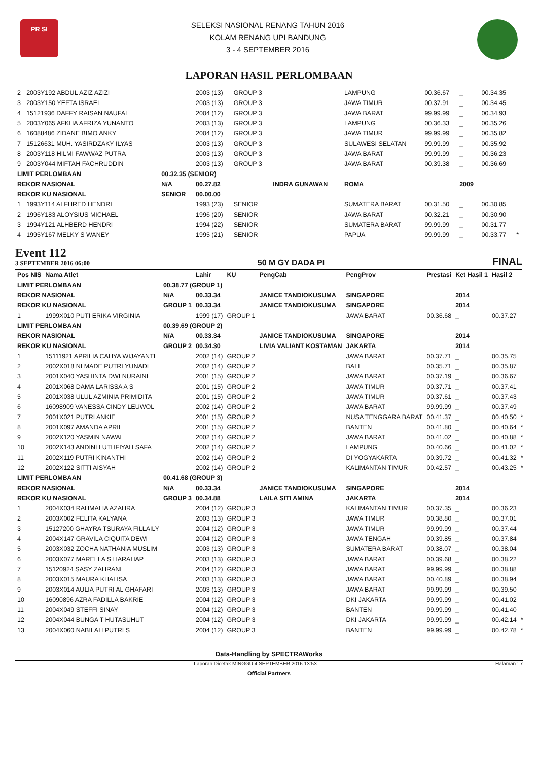PR SI
SELEKSI NASIONAL RENANG TAHUN 2016
KOLAM RENANG UPI BANDUNG
3 - 4 SEPTEMBER 2016
LAPORAN HASIL PERLOMBAAN
| 2 | 2003Y192 ABDUL AZIZ AZIZI | | 2003 (13) | GROUP 3 | | LAMPUNG | 00.36.67 | _ | 00.34.35 | |
| 3 | 2003Y150 YEFTA ISRAEL | | 2003 (13) | GROUP 3 | | JAWA TIMUR | 00.37.91 | _ | 00.34.45 | |
| 4 | 15121936 DAFFY RAISAN NAUFAL | | 2004 (12) | GROUP 3 | | JAWA BARAT | 99.99.99 | _ | 00.34.93 | |
| 5 | 2003Y065 AFKHA AFRIZA YUNANTO | | 2003 (13) | GROUP 3 | | LAMPUNG | 00.36.33 | _ | 00.35.26 | |
| 6 | 16088486 ZIDANE BIMO ANKY | | 2004 (12) | GROUP 3 | | JAWA TIMUR | 99.99.99 | _ | 00.35.82 | |
| 7 | 15126631 MUH. YASIRDZAKY ILYAS | | 2003 (13) | GROUP 3 | | SULAWESI SELATAN | 99.99.99 | _ | 00.35.92 | |
| 8 | 2003Y118 HILMI FAWWAZ PUTRA | | 2003 (13) | GROUP 3 | | JAWA BARAT | 99.99.99 | _ | 00.36.23 | |
| 9 | 2003Y044 MIFTAH FACHRUDDIN | | 2003 (13) | GROUP 3 | | JAWA BARAT | 00.39.38 | _ | 00.36.69 | |
| LIMIT PERLOMBAAN | | 00.32.35 (SENIOR) | | | | | | | | |
| REKOR NASIONAL | | N/A | 00.27.82 | | INDRA GUNAWAN | ROMA | | 2009 | | |
| REKOR KU NASIONAL | | SENIOR | 00.00.00 | | | | | | | |
| 1 | 1993Y114 ALFHRED HENDRI | | 1993 (23) | SENIOR | | SUMATERA BARAT | 00.31.50 | _ | 00.30.85 | |
| 2 | 1996Y183 ALOYSIUS MICHAEL | | 1996 (20) | SENIOR | | JAWA BARAT | 00.32.21 | _ | 00.30.90 | |
| 3 | 1994Y121 ALHBERD HENDRI | | 1994 (22) | SENIOR | | SUMATERA BARAT | 99.99.99 | _ | 00.31.77 | |
| 4 | 1995Y167 MELKY S WANEY | | 1995 (21) | SENIOR | | PAPUA | 99.99.99 | _ | 00.33.77 | * |
Event 112
3 SEPTEMBER 2016 06:00
50 M GY DADA PI
FINAL
| Pos NIS | Nama Atlet | | Lahir | KU | PengCab | PengProv | Prestasi | Ket Hasil 1 | Hasil 2 | |
| --- | --- | --- | --- | --- | --- | --- | --- | --- | --- | --- |
| LIMIT PERLOMBAAN | | 00.38.77 (GROUP 1) | | | | | | | | |
| REKOR NASIONAL | | N/A | 00.33.34 | | JANICE TANDIOKUSUMA | SINGAPORE | | 2014 | | |
| REKOR KU NASIONAL | | GROUP 1 | 00.33.34 | | JANICE TANDIOKUSUMA | SINGAPORE | | 2014 | | |
| 1 | 1999X010 PUTI ERIKA VIRGINIA | | 1999 (17) | GROUP 1 | | JAWA BARAT | 00.36.68 | _ | 00.37.27 | |
| LIMIT PERLOMBAAN | | 00.39.69 (GROUP 2) | | | | | | | | |
| REKOR NASIONAL | | N/A | 00.33.34 | | JANICE TANDIOKUSUMA | SINGAPORE | | 2014 | | |
| REKOR KU NASIONAL | | GROUP 2 | 00.34.30 | | LIVIA VALIANT KOSTAMAN | JAKARTA | | 2014 | | |
| 1 | 15111921 APRILIA CAHYA WIJAYANTI | | 2002 (14) | GROUP 2 | | JAWA BARAT | 00.37.71 | _ | 00.35.75 | |
| 2 | 2002X018 NI MADE PUTRI YUNADI | | 2002 (14) | GROUP 2 | | BALI | 00.35.71 | _ | 00.35.87 | |
| 3 | 2001X040 YASHINTA DWI NURAINI | | 2001 (15) | GROUP 2 | | JAWA BARAT | 00.37.19 | _ | 00.36.67 | |
| 4 | 2001X068 DAMA LARISSA A S | | 2001 (15) | GROUP 2 | | JAWA TIMUR | 00.37.71 | _ | 00.37.41 | |
| 5 | 2001X038 ULUL AZMINIA PRIMIDITA | | 2001 (15) | GROUP 2 | | JAWA TIMUR | 00.37.61 | _ | 00.37.43 | |
| 6 | 16098909 VANESSA CINDY LEUWOL | | 2002 (14) | GROUP 2 | | JAWA BARAT | 99.99.99 | _ | 00.37.49 | |
| 7 | 2001X021 PUTRI ANKIE | | 2001 (15) | GROUP 2 | | NUSA TENGGARA BARAT | 00.41.37 | _ | 00.40.50 | * |
| 8 | 2001X097 AMANDA APRIL | | 2001 (15) | GROUP 2 | | BANTEN | 00.41.80 | _ | 00.40.64 | * |
| 9 | 2002X120 YASMIN NAWAL | | 2002 (14) | GROUP 2 | | JAWA BARAT | 00.41.02 | _ | 00.40.88 | * |
| 10 | 2002X143 ANDINI LUTHFIYAH SAFA | | 2002 (14) | GROUP 2 | | LAMPUNG | 00.40.66 | _ | 00.41.02 | * |
| 11 | 2002X119 PUTRI KINANTHI | | 2002 (14) | GROUP 2 | | DI YOGYAKARTA | 00.39.72 | _ | 00.41.32 | * |
| 12 | 2002X122 SITTI AISYAH | | 2002 (14) | GROUP 2 | | KALIMANTAN TIMUR | 00.42.57 | _ | 00.43.25 | * |
| LIMIT PERLOMBAAN | | 00.41.68 (GROUP 3) | | | | | | | | |
| REKOR NASIONAL | | N/A | 00.33.34 | | JANICE TANDIOKUSUMA | SINGAPORE | | 2014 | | |
| REKOR KU NASIONAL | | GROUP 3 | 00.34.88 | | LAILA SITI AMINA | JAKARTA | | 2014 | | |
| 1 | 2004X034 RAHMALIA AZAHRA | | 2004 (12) | GROUP 3 | | KALIMANTAN TIMUR | 00.37.35 | _ | 00.36.23 | |
| 2 | 2003X002 FELITA KALYANA | | 2003 (13) | GROUP 3 | | JAWA TIMUR | 00.38.80 | _ | 00.37.01 | |
| 3 | 15127200 GHAYRA TSURAYA FILLAILY | | 2004 (12) | GROUP 3 | | JAWA TIMUR | 99.99.99 | _ | 00.37.44 | |
| 4 | 2004X147 GRAVILA CIQUITA DEWI | | 2004 (12) | GROUP 3 | | JAWA TENGAH | 00.39.85 | _ | 00.37.84 | |
| 5 | 2003X032 ZOCHA NATHANIA MUSLIM | | 2003 (13) | GROUP 3 | | SUMATERA BARAT | 00.38.07 | _ | 00.38.04 | |
| 6 | 2003X077 MARELLA S HARAHAP | | 2003 (13) | GROUP 3 | | JAWA BARAT | 00.39.68 | _ | 00.38.22 | |
| 7 | 15120924 SASY ZAHRANI | | 2004 (12) | GROUP 3 | | JAWA BARAT | 99.99.99 | _ | 00.38.88 | |
| 8 | 2003X015 MAURA KHALISA | | 2003 (13) | GROUP 3 | | JAWA BARAT | 00.40.89 | _ | 00.38.94 | |
| 9 | 2003X014 AULIA PUTRI AL GHAFARI | | 2003 (13) | GROUP 3 | | JAWA BARAT | 99.99.99 | _ | 00.39.50 | |
| 10 | 16090896 AZRA FADILLA BAKRIE | | 2004 (12) | GROUP 3 | | DKI JAKARTA | 99.99.99 | _ | 00.41.02 | |
| 11 | 2004X049 STEFFI SINAY | | 2004 (12) | GROUP 3 | | BANTEN | 99.99.99 | _ | 00.41.40 | |
| 12 | 2004X044 BUNGA T HUTASUHUT | | 2004 (12) | GROUP 3 | | DKI JAKARTA | 99.99.99 | _ | 00.42.14 | * |
| 13 | 2004X060 NABILAH PUTRI S | | 2004 (12) | GROUP 3 | | BANTEN | 99.99.99 | _ | 00.42.78 | * |
Data-Handling by SPECTRAWorks
Laporan Dicetak MINGGU 4 SEPTEMBER 2016 13:53 Halaman : 7
Official Partners